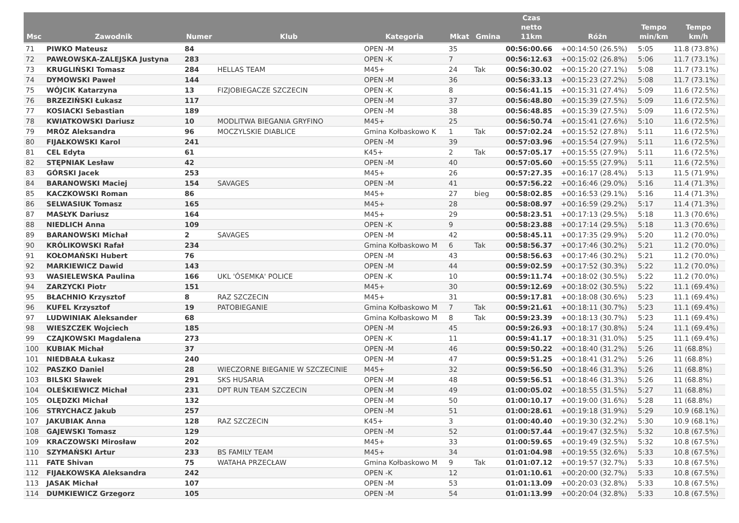| Msc | Zawodnik | Numer | Klub | Kategoria | Mkat | Gmina | Czas netto 11km | Różn | Tempo min/km | Tempo km/h |
| --- | --- | --- | --- | --- | --- | --- | --- | --- | --- | --- |
| 71 | PIWKO Mateusz | 84 | | OPEN -M | 35 | | 00:56:00.66 | +00:14:50 (26.5%) | 5:05 | 11.8 (73.8%) |
| 72 | PAWŁOWSKA-ZALEJSKA Justyna | 283 | | OPEN -K | 7 | | 00:56:12.63 | +00:15:02 (26.8%) | 5:06 | 11.7 (73.1%) |
| 73 | KRUGLIŃSKI Tomasz | 284 | HELLAS TEAM | M45+ | 24 | Tak | 00:56:30.02 | +00:15:20 (27.1%) | 5:08 | 11.7 (73.1%) |
| 74 | DYMOWSKI Paweł | 144 | | OPEN -M | 36 | | 00:56:33.13 | +00:15:23 (27.2%) | 5:08 | 11.7 (73.1%) |
| 75 | WÓJCIK Katarzyna | 13 | FIZJOBIEGACZE SZCZECIN | OPEN -K | 8 | | 00:56:41.15 | +00:15:31 (27.4%) | 5:09 | 11.6 (72.5%) |
| 76 | BRZEZIŃSKI Łukasz | 117 | | OPEN -M | 37 | | 00:56:48.80 | +00:15:39 (27.5%) | 5:09 | 11.6 (72.5%) |
| 77 | KOSIACKI Sebastian | 189 | | OPEN -M | 38 | | 00:56:48.85 | +00:15:39 (27.5%) | 5:09 | 11.6 (72.5%) |
| 78 | KWIATKOWSKI Dariusz | 10 | MODLITWA BIEGANIA GRYFINO | M45+ | 25 | | 00:56:50.74 | +00:15:41 (27.6%) | 5:10 | 11.6 (72.5%) |
| 79 | MRÓZ Aleksandra | 96 | MOCZYLSKIE DIABLICE | Gmina Kołbaskowo K | 1 | Tak | 00:57:02.24 | +00:15:52 (27.8%) | 5:11 | 11.6 (72.5%) |
| 80 | FIJAŁKOWSKI Karol | 241 | | OPEN -M | 39 | | 00:57:03.96 | +00:15:54 (27.9%) | 5:11 | 11.6 (72.5%) |
| 81 | CEL Edyta | 61 | | K45+ | 2 | Tak | 00:57:05.17 | +00:15:55 (27.9%) | 5:11 | 11.6 (72.5%) |
| 82 | STĘPNIAK Lesław | 42 | | OPEN -M | 40 | | 00:57:05.60 | +00:15:55 (27.9%) | 5:11 | 11.6 (72.5%) |
| 83 | GÓRSKI Jacek | 253 | | M45+ | 26 | | 00:57:27.35 | +00:16:17 (28.4%) | 5:13 | 11.5 (71.9%) |
| 84 | BARANOWSKI Maciej | 154 | SAVAGES | OPEN -M | 41 | | 00:57:56.22 | +00:16:46 (29.0%) | 5:16 | 11.4 (71.3%) |
| 85 | KACZKOWSKI Roman | 86 | | M45+ | 27 | bieg | 00:58:02.85 | +00:16:53 (29.1%) | 5:16 | 11.4 (71.3%) |
| 86 | SELWASIUK Tomasz | 165 | | M45+ | 28 | | 00:58:08.97 | +00:16:59 (29.2%) | 5:17 | 11.4 (71.3%) |
| 87 | MASŁYK Dariusz | 164 | | M45+ | 29 | | 00:58:23.51 | +00:17:13 (29.5%) | 5:18 | 11.3 (70.6%) |
| 88 | NIEDLICH Anna | 109 | | OPEN -K | 9 | | 00:58:23.88 | +00:17:14 (29.5%) | 5:18 | 11.3 (70.6%) |
| 89 | BARANOWSKI Michał | 2 | SAVAGES | OPEN -M | 42 | | 00:58:45.11 | +00:17:35 (29.9%) | 5:20 | 11.2 (70.0%) |
| 90 | KRÓLIKOWSKI Rafał | 234 | | Gmina Kołbaskowo M | 6 | Tak | 00:58:56.37 | +00:17:46 (30.2%) | 5:21 | 11.2 (70.0%) |
| 91 | KOŁOMAŃSKI Hubert | 76 | | OPEN -M | 43 | | 00:58:56.63 | +00:17:46 (30.2%) | 5:21 | 11.2 (70.0%) |
| 92 | MARKIEWICZ Dawid | 143 | | OPEN -M | 44 | | 00:59:02.59 | +00:17:52 (30.3%) | 5:22 | 11.2 (70.0%) |
| 93 | WASIELEWSKA Paulina | 166 | UKL 'ÓSEMKA' POLICE | OPEN -K | 10 | | 00:59:11.74 | +00:18:02 (30.5%) | 5:22 | 11.2 (70.0%) |
| 94 | ZARZYCKI Piotr | 151 | | M45+ | 30 | | 00:59:12.69 | +00:18:02 (30.5%) | 5:22 | 11.1 (69.4%) |
| 95 | BŁACHNIO Krzysztof | 8 | RAZ SZCZECIN | M45+ | 31 | | 00:59:17.81 | +00:18:08 (30.6%) | 5:23 | 11.1 (69.4%) |
| 96 | KUFEL Krzysztof | 19 | PATOBIEGANIE | Gmina Kołbaskowo M | 7 | Tak | 00:59:21.61 | +00:18:11 (30.7%) | 5:23 | 11.1 (69.4%) |
| 97 | LUDWINIAK Aleksander | 68 | | Gmina Kołbaskowo M | 8 | Tak | 00:59:23.39 | +00:18:13 (30.7%) | 5:23 | 11.1 (69.4%) |
| 98 | WIESZCZEK Wojciech | 185 | | OPEN -M | 45 | | 00:59:26.93 | +00:18:17 (30.8%) | 5:24 | 11.1 (69.4%) |
| 99 | CZAJKOWSKI Magdalena | 273 | | OPEN -K | 11 | | 00:59:41.17 | +00:18:31 (31.0%) | 5:25 | 11.1 (69.4%) |
| 100 | KUBIAK Michał | 37 | | OPEN -M | 46 | | 00:59:50.22 | +00:18:40 (31.2%) | 5:26 | 11 (68.8%) |
| 101 | NIEDBAŁA Łukasz | 240 | | OPEN -M | 47 | | 00:59:51.25 | +00:18:41 (31.2%) | 5:26 | 11 (68.8%) |
| 102 | PASZKO Daniel | 28 | WIECZORNE BIEGANIE W SZCZECINIE | M45+ | 32 | | 00:59:56.50 | +00:18:46 (31.3%) | 5:26 | 11 (68.8%) |
| 103 | BILSKI Sławek | 291 | SKS HUSARIA | OPEN -M | 48 | | 00:59:56.51 | +00:18:46 (31.3%) | 5:26 | 11 (68.8%) |
| 104 | OLEŚKIEWICZ Michał | 231 | DPT RUN TEAM SZCZECIN | OPEN -M | 49 | | 01:00:05.02 | +00:18:55 (31.5%) | 5:27 | 11 (68.8%) |
| 105 | OLĘDZKI Michał | 132 | | OPEN -M | 50 | | 01:00:10.17 | +00:19:00 (31.6%) | 5:28 | 11 (68.8%) |
| 106 | STRYCHACZ Jakub | 257 | | OPEN -M | 51 | | 01:00:28.61 | +00:19:18 (31.9%) | 5:29 | 10.9 (68.1%) |
| 107 | JAKUBIAK Anna | 128 | RAZ SZCZECIN | K45+ | 3 | | 01:00:40.40 | +00:19:30 (32.2%) | 5:30 | 10.9 (68.1%) |
| 108 | GAJEWSKI Tomasz | 129 | | OPEN -M | 52 | | 01:00:57.44 | +00:19:47 (32.5%) | 5:32 | 10.8 (67.5%) |
| 109 | KRACZOWSKI Mirosław | 202 | | M45+ | 33 | | 01:00:59.65 | +00:19:49 (32.5%) | 5:32 | 10.8 (67.5%) |
| 110 | SZYMAŃSKI Artur | 233 | BS FAMILY TEAM | M45+ | 34 | | 01:01:04.98 | +00:19:55 (32.6%) | 5:33 | 10.8 (67.5%) |
| 111 | FATE Shivan | 75 | WATAHA PRZECŁAW | Gmina Kołbaskowo M | 9 | Tak | 01:01:07.12 | +00:19:57 (32.7%) | 5:33 | 10.8 (67.5%) |
| 112 | FIJAŁKOWSKA Aleksandra | 242 | | OPEN -K | 12 | | 01:01:10.61 | +00:20:00 (32.7%) | 5:33 | 10.8 (67.5%) |
| 113 | JASAK Michał | 107 | | OPEN -M | 53 | | 01:01:13.09 | +00:20:03 (32.8%) | 5:33 | 10.8 (67.5%) |
| 114 | DUMKIEWICZ Grzegorz | 105 | | OPEN -M | 54 | | 01:01:13.99 | +00:20:04 (32.8%) | 5:33 | 10.8 (67.5%) |